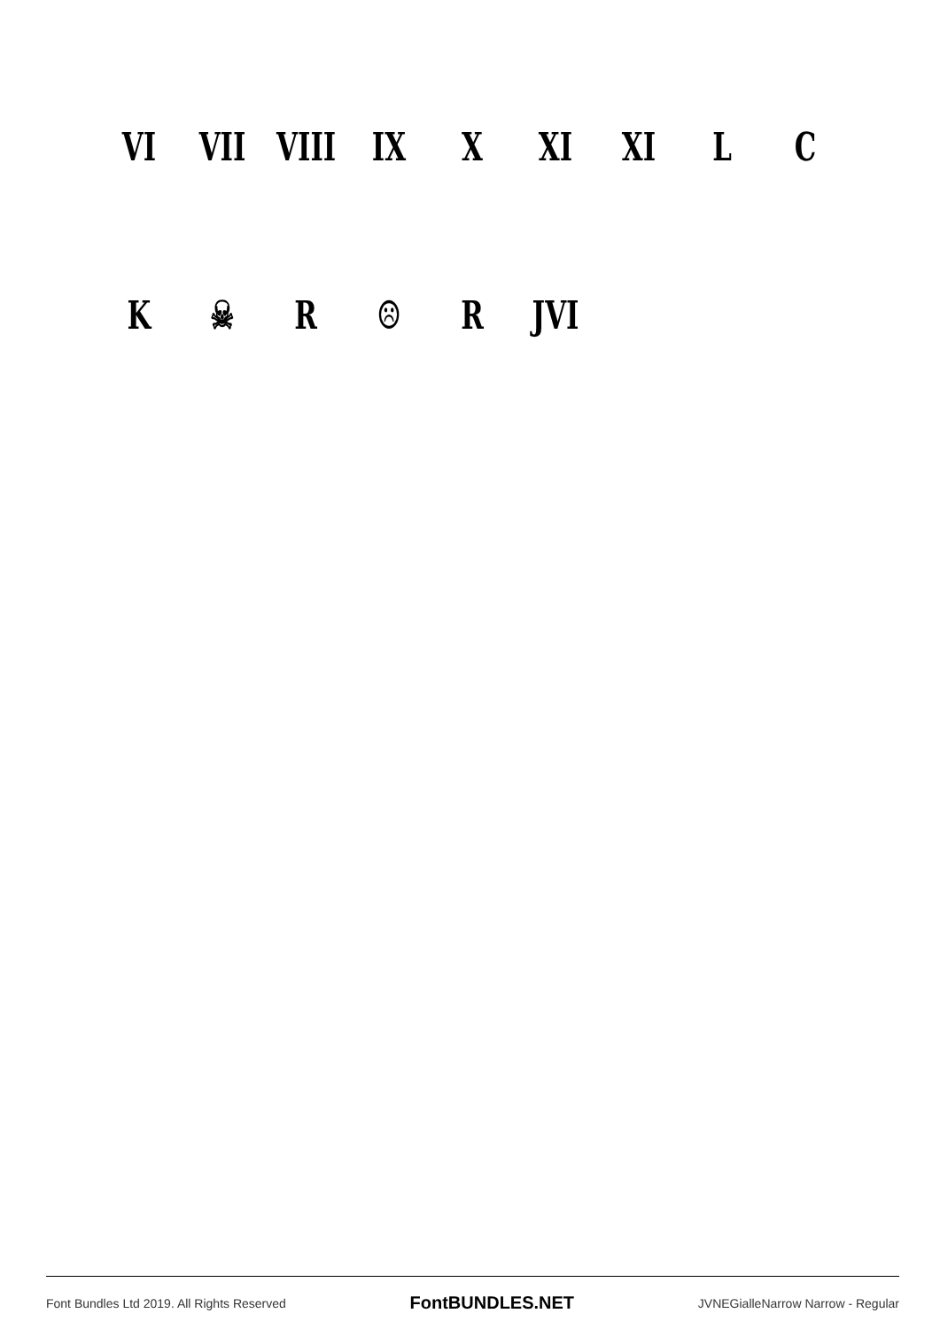VI VII VIII
IX X XI XI L C
K ☠ R ☹ R JVI
Font Bundles Ltd 2019. All Rights Reserved FontBUNDLES.NET JVNEGialleNarrow Narrow - Regular